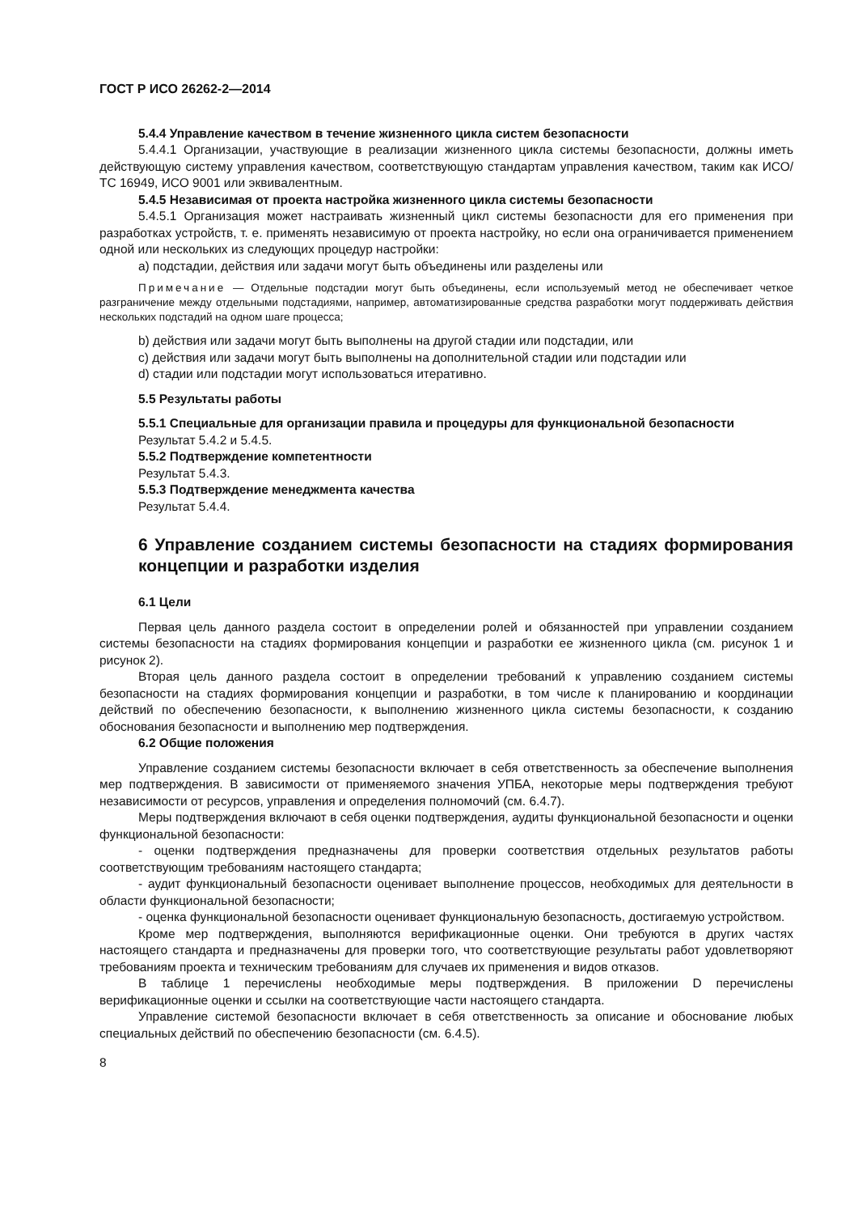ГОСТ Р ИСО 26262-2—2014
5.4.4 Управление качеством в течение жизненного цикла систем безопасности
5.4.4.1 Организации, участвующие в реализации жизненного цикла системы безопасности, должны иметь действующую систему управления качеством, соответствующую стандартам управления качеством, таким как ИСО/ТС 16949, ИСО 9001 или эквивалентным.
5.4.5 Независимая от проекта настройка жизненного цикла системы безопасности
5.4.5.1 Организация может настраивать жизненный цикл системы безопасности для его применения при разработках устройств, т. е. применять независимую от проекта настройку, но если она ограничивается применением одной или нескольких из следующих процедур настройки:
a) подстадии, действия или задачи могут быть объединены или разделены или
Примечание — Отдельные подстадии могут быть объединены, если используемый метод не обеспечивает четкое разграничение между отдельными подстадиями, например, автоматизированные средства разработки могут поддерживать действия нескольких подстадий на одном шаге процесса;
b) действия или задачи могут быть выполнены на другой стадии или подстадии, или
c) действия или задачи могут быть выполнены на дополнительной стадии или подстадии или
d) стадии или подстадии могут использоваться итеративно.
5.5 Результаты работы
5.5.1 Специальные для организации правила и процедуры для функциональной безопасности
Результат 5.4.2 и 5.4.5.
5.5.2 Подтверждение компетентности
Результат 5.4.3.
5.5.3 Подтверждение менеджмента качества
Результат 5.4.4.
6 Управление созданием системы безопасности на стадиях формирования концепции и разработки изделия
6.1 Цели
Первая цель данного раздела состоит в определении ролей и обязанностей при управлении созданием системы безопасности на стадиях формирования концепции и разработки ее жизненного цикла (см. рисунок 1 и рисунок 2).
Вторая цель данного раздела состоит в определении требований к управлению созданием системы безопасности на стадиях формирования концепции и разработки, в том числе к планированию и координации действий по обеспечению безопасности, к выполнению жизненного цикла системы безопасности, к созданию обоснования безопасности и выполнению мер подтверждения.
6.2 Общие положения
Управление созданием системы безопасности включает в себя ответственность за обеспечение выполнения мер подтверждения. В зависимости от применяемого значения УПБА, некоторые меры подтверждения требуют независимости от ресурсов, управления и определения полномочий (см. 6.4.7).
Меры подтверждения включают в себя оценки подтверждения, аудиты функциональной безопасности и оценки функциональной безопасности:
- оценки подтверждения предназначены для проверки соответствия отдельных результатов работы соответствующим требованиям настоящего стандарта;
- аудит функциональный безопасности оценивает выполнение процессов, необходимых для деятельности в области функциональной безопасности;
- оценка функциональной безопасности оценивает функциональную безопасность, достигаемую устройством.
Кроме мер подтверждения, выполняются верификационные оценки. Они требуются в других частях настоящего стандарта и предназначены для проверки того, что соответствующие результаты работ удовлетворяют требованиям проекта и техническим требованиям для случаев их применения и видов отказов.
В таблице 1 перечислены необходимые меры подтверждения. В приложении D перечислены верификационные оценки и ссылки на соответствующие части настоящего стандарта.
Управление системой безопасности включает в себя ответственность за описание и обоснование любых специальных действий по обеспечению безопасности (см. 6.4.5).
8